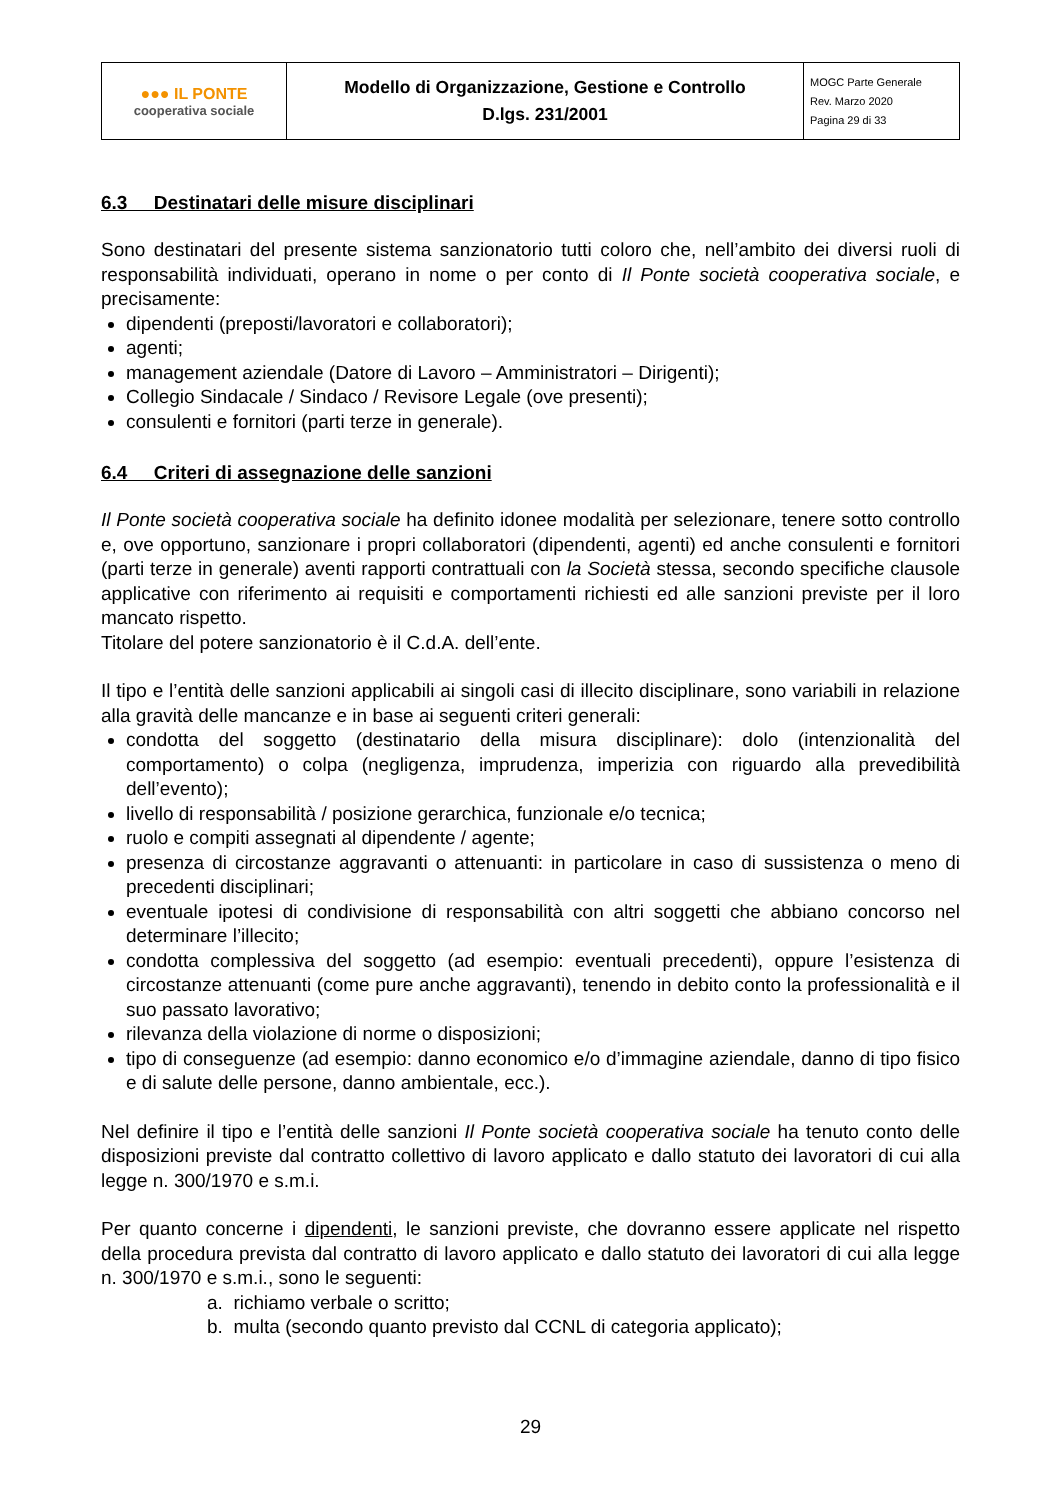| ●●● IL PONTE cooperativa sociale | Modello di Organizzazione, Gestione e Controllo D.lgs. 231/2001 | MOGC Parte Generale Rev. Marzo 2020 Pagina 29 di 33 |
6.3 Destinatari delle misure disciplinari
Sono destinatari del presente sistema sanzionatorio tutti coloro che, nell’ambito dei diversi ruoli di responsabilità individuati, operano in nome o per conto di Il Ponte società cooperativa sociale, e precisamente:
dipendenti (preposti/lavoratori e collaboratori);
agenti;
management aziendale (Datore di Lavoro – Amministratori – Dirigenti);
Collegio Sindacale / Sindaco / Revisore Legale (ove presenti);
consulenti e fornitori (parti terze in generale).
6.4 Criteri di assegnazione delle sanzioni
Il Ponte società cooperativa sociale ha definito idonee modalità per selezionare, tenere sotto controllo e, ove opportuno, sanzionare i propri collaboratori (dipendenti, agenti) ed anche consulenti e fornitori (parti terze in generale) aventi rapporti contrattuali con la Società stessa, secondo specifiche clausole applicative con riferimento ai requisiti e comportamenti richiesti ed alle sanzioni previste per il loro mancato rispetto.
Titolare del potere sanzionatorio è il C.d.A. dell’ente.
Il tipo e l’entità delle sanzioni applicabili ai singoli casi di illecito disciplinare, sono variabili in relazione alla gravità delle mancanze e in base ai seguenti criteri generali:
condotta del soggetto (destinatario della misura disciplinare): dolo (intenzionalità del comportamento) o colpa (negligenza, imprudenza, imperizia con riguardo alla prevedibilità dell’evento);
livello di responsabilità / posizione gerarchica, funzionale e/o tecnica;
ruolo e compiti assegnati al dipendente / agente;
presenza di circostanze aggravanti o attenuanti: in particolare in caso di sussistenza o meno di precedenti disciplinari;
eventuale ipotesi di condivisione di responsabilità con altri soggetti che abbiano concorso nel determinare l’illecito;
condotta complessiva del soggetto (ad esempio: eventuali precedenti), oppure l’esistenza di circostanze attenuanti (come pure anche aggravanti), tenendo in debito conto la professionalità e il suo passato lavorativo;
rilevanza della violazione di norme o disposizioni;
tipo di conseguenze (ad esempio: danno economico e/o d’immagine aziendale, danno di tipo fisico e di salute delle persone, danno ambientale, ecc.).
Nel definire il tipo e l’entità delle sanzioni Il Ponte società cooperativa sociale ha tenuto conto delle disposizioni previste dal contratto collettivo di lavoro applicato e dallo statuto dei lavoratori di cui alla legge n. 300/1970 e s.m.i.
Per quanto concerne i dipendenti, le sanzioni previste, che dovranno essere applicate nel rispetto della procedura prevista dal contratto di lavoro applicato e dallo statuto dei lavoratori di cui alla legge n. 300/1970 e s.m.i., sono le seguenti:
a. richiamo verbale o scritto;
b. multa (secondo quanto previsto dal CCNL di categoria applicato);
29